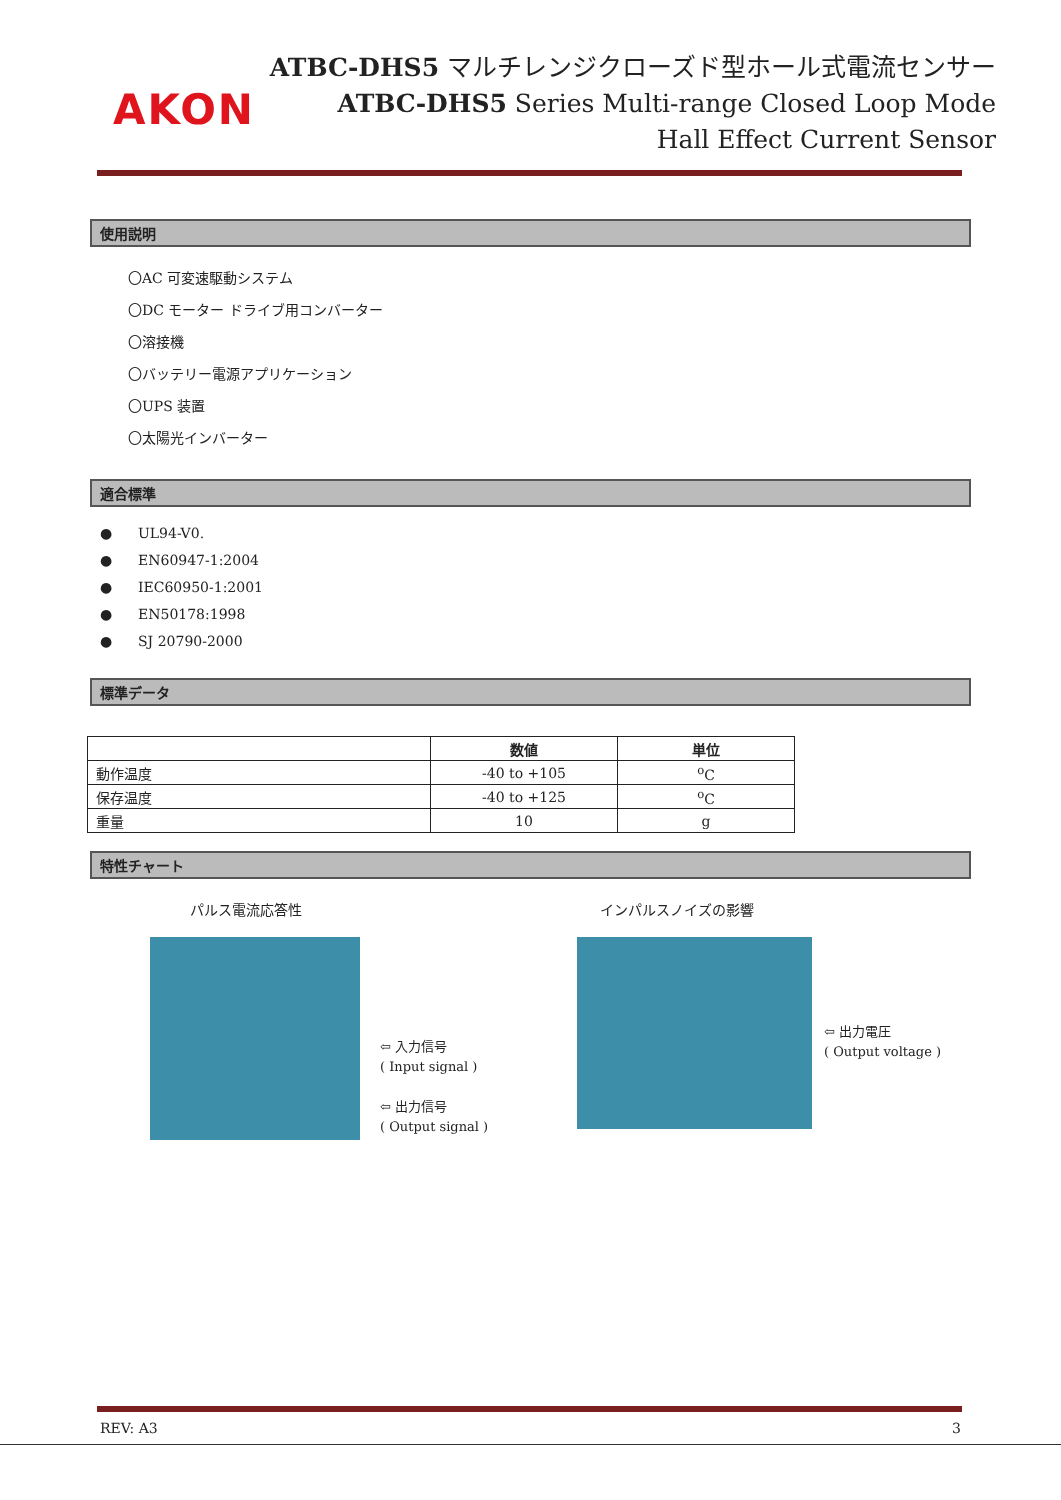AKON
ATBC-DHS5 マルチレンジクローズド型ホール式電流センサー
ATBC-DHS5 Series Multi-range Closed Loop Mode
Hall Effect Current Sensor
使用説明
〇AC 可変速駆動システム
〇DC モーター ドライブ用コンバーター
〇溶接機
〇バッテリー電源アプリケーション
〇UPS 装置
〇太陽光インバーター
適合標準
● UL94-V0.
● EN60947-1:2004
● IEC60950-1:2001
● EN50178:1998
● SJ 20790-2000
標準データ
| | 数値 | 単位 |
| --- | --- | --- |
| 動作温度 | -40 to +105 | <sup>o</sup> C |
| 保存温度 | -40 to +125 | <sup>o</sup> C |
| 重量 | 10 | g |
特性チャート
パルス電流応答性 インパルスノイズの影響
⇦ 入力信号
( Input signal )
⇦ 出力信号
( Output signal )
⇦ 出力電圧
( Output voltage )
REV: A3 3